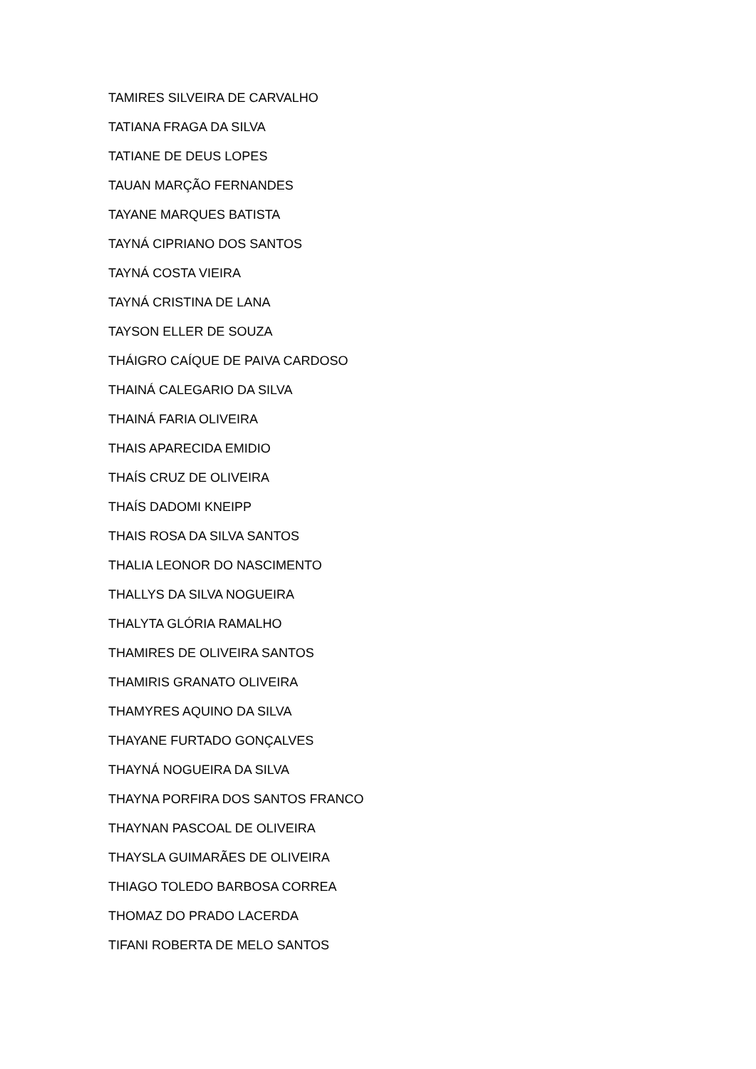TAMIRES SILVEIRA DE CARVALHO
TATIANA FRAGA DA SILVA
TATIANE DE DEUS LOPES
TAUAN MARÇÃO FERNANDES
TAYANE MARQUES BATISTA
TAYNÁ CIPRIANO DOS SANTOS
TAYNÁ COSTA VIEIRA
TAYNÁ CRISTINA DE LANA
TAYSON ELLER DE SOUZA
THÁIGRO CAÍQUE DE PAIVA CARDOSO
THAINÁ CALEGARIO DA SILVA
THAINÁ FARIA OLIVEIRA
THAIS APARECIDA EMIDIO
THAÍS CRUZ DE OLIVEIRA
THAÍS DADOMI KNEIPP
THAIS ROSA DA SILVA SANTOS
THALIA LEONOR DO NASCIMENTO
THALLYS DA SILVA NOGUEIRA
THALYTA GLÓRIA RAMALHO
THAMIRES DE OLIVEIRA SANTOS
THAMIRIS GRANATO OLIVEIRA
THAMYRES AQUINO DA SILVA
THAYANE FURTADO GONÇALVES
THAYNÁ NOGUEIRA DA SILVA
THAYNA PORFIRA DOS SANTOS FRANCO
THAYNAN PASCOAL DE OLIVEIRA
THAYSLA GUIMARÃES DE OLIVEIRA
THIAGO TOLEDO BARBOSA CORREA
THOMAZ DO PRADO LACERDA
TIFANI ROBERTA DE MELO SANTOS